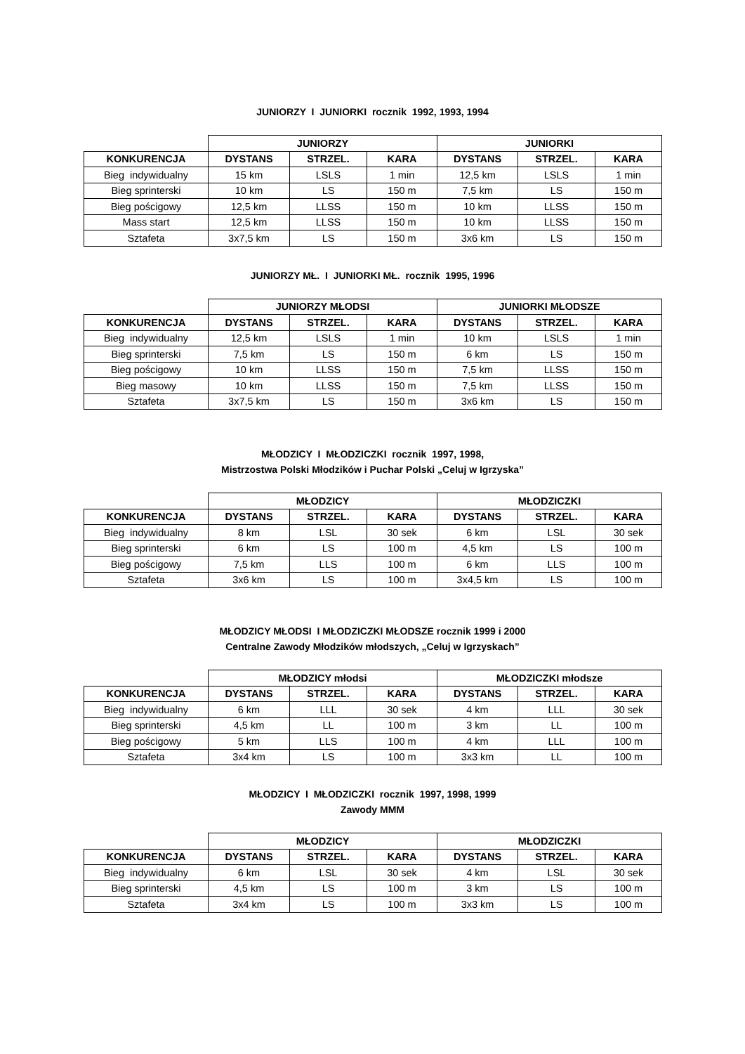JUNIORZY I JUNIORKI rocznik 1992, 1993, 1994
| | JUNIORZY | | | JUNIORKI | | |
| KONKURENCJA | DYSTANS | STRZEL. | KARA | DYSTANS | STRZEL. | KARA |
| Bieg indywidualny | 15 km | LSLS | 1 min | 12,5 km | LSLS | 1 min |
| Bieg sprinterski | 10 km | LS | 150 m | 7,5 km | LS | 150 m |
| Bieg pościgowy | 12,5 km | LLSS | 150 m | 10 km | LLSS | 150 m |
| Mass start | 12,5 km | LLSS | 150 m | 10 km | LLSS | 150 m |
| Sztafeta | 3x7,5 km | LS | 150 m | 3x6 km | LS | 150 m |
JUNIORZY MŁ. I JUNIORKI MŁ. rocznik 1995, 1996
| | JUNIORZY MŁODSI | | | JUNIORKI MŁODSZE | | |
| KONKURENCJA | DYSTANS | STRZEL. | KARA | DYSTANS | STRZEL. | KARA |
| Bieg indywidualny | 12,5 km | LSLS | 1 min | 10 km | LSLS | 1 min |
| Bieg sprinterski | 7,5 km | LS | 150 m | 6 km | LS | 150 m |
| Bieg pościgowy | 10 km | LLSS | 150 m | 7,5 km | LLSS | 150 m |
| Bieg masowy | 10 km | LLSS | 150 m | 7,5 km | LLSS | 150 m |
| Sztafeta | 3x7,5 km | LS | 150 m | 3x6 km | LS | 150 m |
MŁODZICY I MŁODZICZKI rocznik 1997, 1998,
Mistrzostwa Polski Młodzików i Puchar Polski „Celuj w Igrzyska”
| | MŁODZICY | | | MŁODZICZKI | | |
| KONKURENCJA | DYSTANS | STRZEL. | KARA | DYSTANS | STRZEL. | KARA |
| Bieg indywidualny | 8 km | LSL | 30 sek | 6 km | LSL | 30 sek |
| Bieg sprinterski | 6 km | LS | 100 m | 4,5 km | LS | 100 m |
| Bieg pościgowy | 7,5 km | LLS | 100 m | 6 km | LLS | 100 m |
| Sztafeta | 3x6 km | LS | 100 m | 3x4,5 km | LS | 100 m |
MŁODZICY MŁODSI I MŁODZICZKI MŁODSZE rocznik 1999 i 2000
Centralne Zawody Młodzików młodszych, „Celuj w Igrzyskach”
| | MŁODZICY młodsi | | | MŁODZICZKI młodsze | | |
| KONKURENCJA | DYSTANS | STRZEL. | KARA | DYSTANS | STRZEL. | KARA |
| Bieg indywidualny | 6 km | LLL | 30 sek | 4 km | LLL | 30 sek |
| Bieg sprinterski | 4,5 km | LL | 100 m | 3 km | LL | 100 m |
| Bieg pościgowy | 5 km | LLS | 100 m | 4 km | LLL | 100 m |
| Sztafeta | 3x4 km | LS | 100 m | 3x3 km | LL | 100 m |
MŁODZICY I MŁODZICZKI rocznik 1997, 1998, 1999
Zawody MMM
| | MŁODZICY | | | MŁODZICZKI | | |
| KONKURENCJA | DYSTANS | STRZEL. | KARA | DYSTANS | STRZEL. | KARA |
| Bieg indywidualny | 6 km | LSL | 30 sek | 4 km | LSL | 30 sek |
| Bieg sprinterski | 4,5 km | LS | 100 m | 3 km | LS | 100 m |
| Sztafeta | 3x4 km | LS | 100 m | 3x3 km | LS | 100 m |